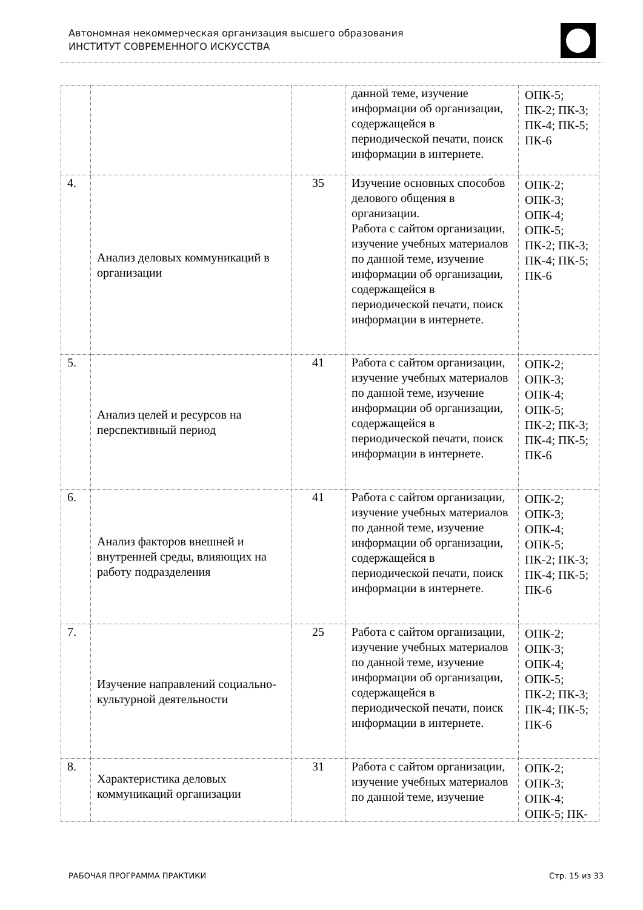Автономная некоммерческая организация высшего образования
ИНСТИТУТ СОВРЕМЕННОГО ИСКУССТВА
| | | | данной теме, изучение информации об организации, содержащейся в периодической печати, поиск информации в интернете. | ОПК-5; ПК-2; ПК-3; ПК-4; ПК-5; ПК-6 |
| 4. | Анализ деловых коммуникаций в организации | 35 | Изучение основных способов делового общения в организации. Работа с сайтом организации, изучение учебных материалов по данной теме, изучение информации об организации, содержащейся в периодической печати, поиск информации в интернете. | ОПК-2; ОПК-3; ОПК-4; ОПК-5; ПК-2; ПК-3; ПК-4; ПК-5; ПК-6 |
| 5. | Анализ целей и ресурсов на перспективный период | 41 | Работа с сайтом организации, изучение учебных материалов по данной теме, изучение информации об организации, содержащейся в периодической печати, поиск информации в интернете. | ОПК-2; ОПК-3; ОПК-4; ОПК-5; ПК-2; ПК-3; ПК-4; ПК-5; ПК-6 |
| 6. | Анализ факторов внешней и внутренней среды, влияющих на работу подразделения | 41 | Работа с сайтом организации, изучение учебных материалов по данной теме, изучение информации об организации, содержащейся в периодической печати, поиск информации в интернете. | ОПК-2; ОПК-3; ОПК-4; ОПК-5; ПК-2; ПК-3; ПК-4; ПК-5; ПК-6 |
| 7. | Изучение направлений социально-культурной деятельности | 25 | Работа с сайтом организации, изучение учебных материалов по данной теме, изучение информации об организации, содержащейся в периодической печати, поиск информации в интернете. | ОПК-2; ОПК-3; ОПК-4; ОПК-5; ПК-2; ПК-3; ПК-4; ПК-5; ПК-6 |
| 8. | Характеристика деловых коммуникаций организации | 31 | Работа с сайтом организации, изучение учебных материалов по данной теме, изучение | ОПК-2; ОПК-3; ОПК-4; ОПК-5; ПК- |
РАБОЧАЯ ПРОГРАММА ПРАКТИКИ Стр. 15 из 33